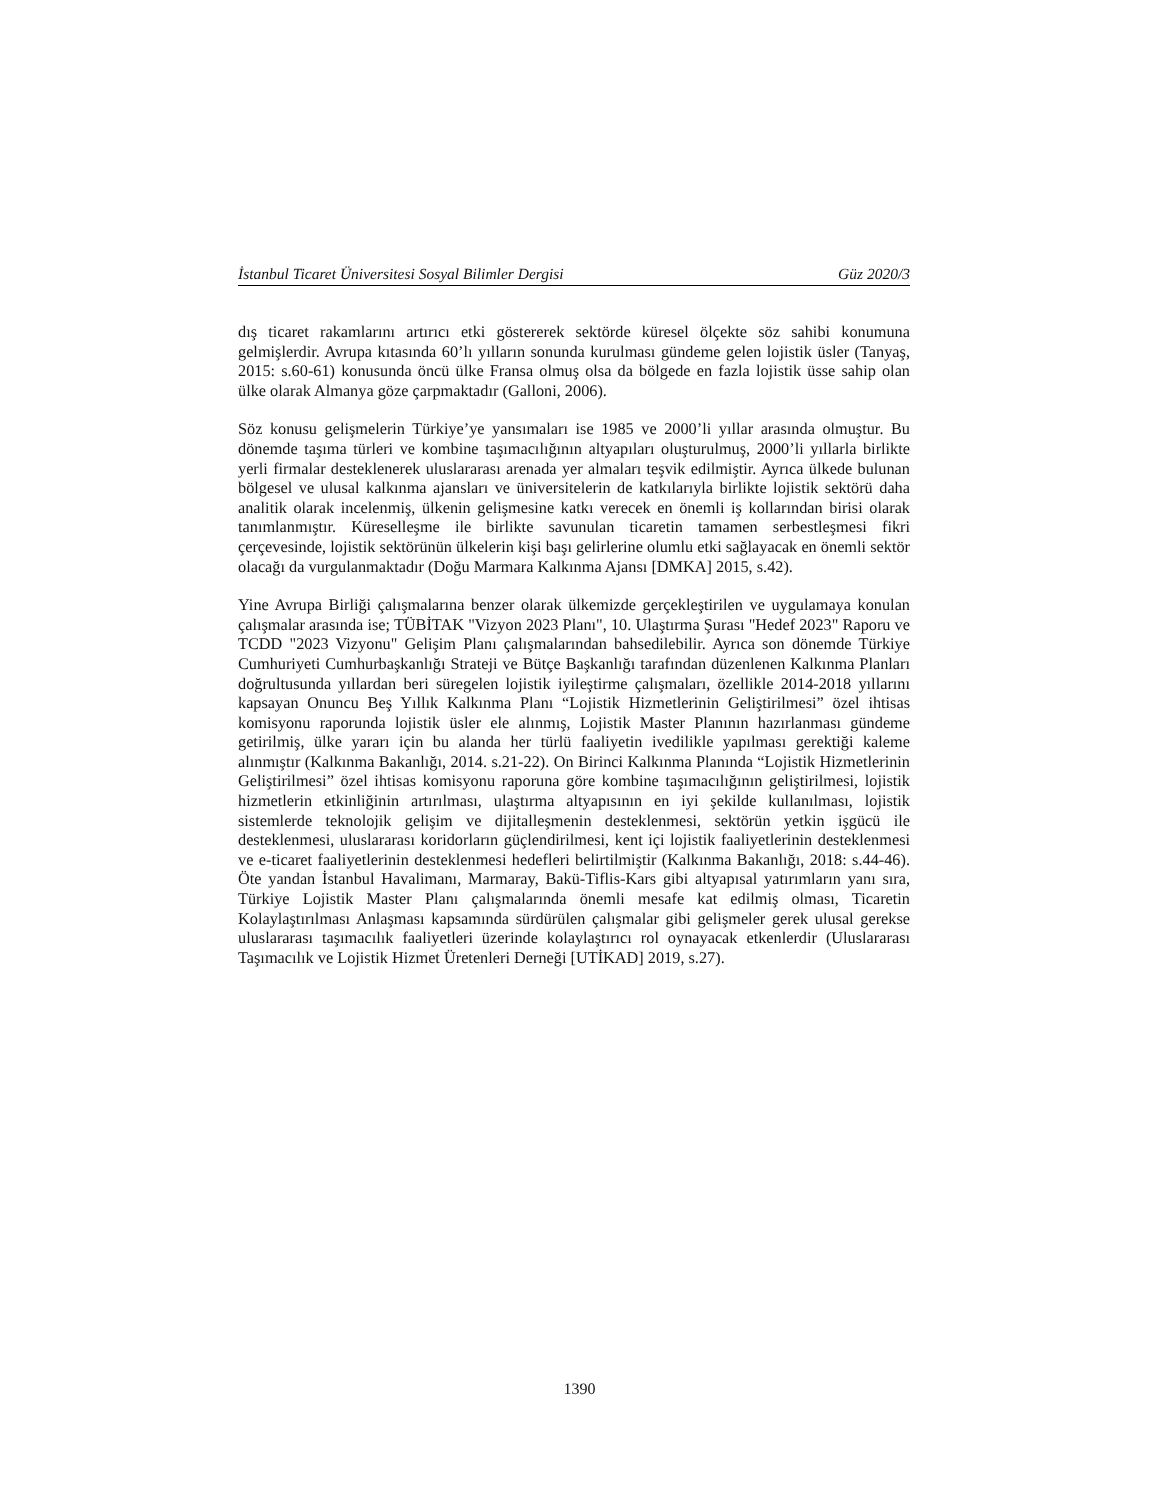İstanbul Ticaret Üniversitesi Sosyal Bilimler Dergisi Güz 2020/3
dış ticaret rakamlarını artırıcı etki göstererek sektörde küresel ölçekte söz sahibi konumuna gelmişlerdir. Avrupa kıtasında 60’lı yılların sonunda kurulması gündeme gelen lojistik üsler (Tanyaş, 2015: s.60-61) konusunda öncü ülke Fransa olmuş olsa da bölgede en fazla lojistik üsse sahip olan ülke olarak Almanya göze çarpmaktadır (Galloni, 2006).
Söz konusu gelişmelerin Türkiye’ye yansımaları ise 1985 ve 2000’li yıllar arasında olmuştur. Bu dönemde taşıma türleri ve kombine taşımacılığının altyapıları oluşturulmuş, 2000’li yıllarla birlikte yerli firmalar desteklenerek uluslararası arenada yer almaları teşvik edilmiştir. Ayrıca ülkede bulunan bölgesel ve ulusal kalkınma ajansları ve üniversitelerin de katkılarıyla birlikte lojistik sektörü daha analitik olarak incelenmiş, ülkenin gelişmesine katkı verecek en önemli iş kollarından birisi olarak tanımlanmıştır. Küreselleşme ile birlikte savunulan ticaretin tamamen serbestleşmesi fikri çerçevesinde, lojistik sektörünün ülkelerin kişi başı gelirlerine olumlu etki sağlayacak en önemli sektör olacağı da vurgulanmaktadır (Doğu Marmara Kalkınma Ajansı [DMKA] 2015, s.42).
Yine Avrupa Birliği çalışmalarına benzer olarak ülkemizde gerçekleştirilen ve uygulamaya konulan çalışmalar arasında ise; TÜBİTAK "Vizyon 2023 Planı", 10. Ulaştırma Şurası "Hedef 2023" Raporu ve TCDD "2023 Vizyonu" Gelişim Planı çalışmalarından bahsedilebilir. Ayrıca son dönemde Türkiye Cumhuriyeti Cumhurbaşkanlığı Strateji ve Bütçe Başkanlığı tarafından düzenlenen Kalkınma Planları doğrultusunda yıllardan beri süregelen lojistik iyileştirme çalışmaları, özellikle 2014-2018 yıllarını kapsayan Onuncu Beş Yıllık Kalkınma Planı “Lojistik Hizmetlerinin Geliştirilmesi” özel ihtisas komisyonu raporunda lojistik üsler ele alınmış, Lojistik Master Planının hazırlanması gündeme getirilmiş, ülke yararı için bu alanda her türlü faaliyetin ivedilikle yapılması gerektiği kaleme alınmıştır (Kalkınma Bakanlığı, 2014. s.21-22). On Birinci Kalkınma Planında “Lojistik Hizmetlerinin Geliştirilmesi” özel ihtisas komisyonu raporuna göre kombine taşımacılığının geliştirilmesi, lojistik hizmetlerin etkinliğinin artırılması, ulaştırma altyapısının en iyi şekilde kullanılması, lojistik sistemlerde teknolojik gelişim ve dijitalleşmenin desteklenmesi, sektörün yetkin işgücü ile desteklenmesi, uluslararası koridorların güçlendirilmesi, kent içi lojistik faaliyetlerinin desteklenmesi ve e-ticaret faaliyetlerinin desteklenmesi hedefleri belirtilmiştir (Kalkınma Bakanlığı, 2018: s.44-46). Öte yandan İstanbul Havalimanı, Marmaray, Bakü-Tiflis-Kars gibi altyapısal yatırımların yanı sıra, Türkiye Lojistik Master Planı çalışmalarında önemli mesafe kat edilmiş olması, Ticaretin Kolaylaştırılması Anlaşması kapsamında sürdürülen çalışmalar gibi gelişmeler gerek ulusal gerekse uluslararası taşımacılık faaliyetleri üzerinde kolaylaştırıcı rol oynayacak etkenlerdir (Uluslararası Taşımacılık ve Lojistik Hizmet Üretenleri Derneği [UTİKAD] 2019, s.27).
1390